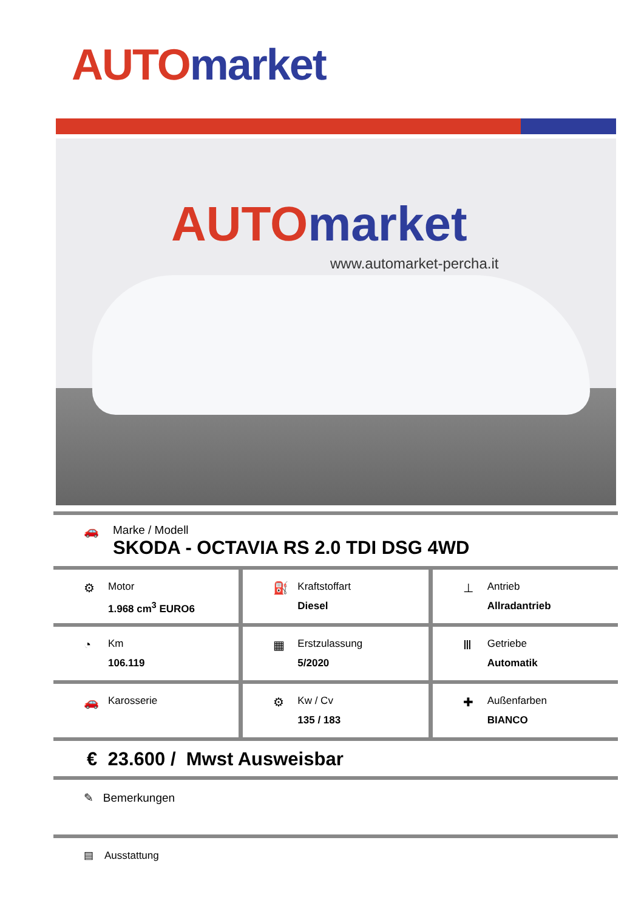AUTO market
AUTO market
www.automarket-percha.it
🚗 Marke / Modell
SKODA - OCTAVIA RS 2.0 TDI DSG 4WD
⚙
Motor
1.968 cm<sup>3</sup> EURO6
⛽
Kraftstoffart
Diesel
⊥
Antrieb
Allradantrieb
◔
Km
106.119
▦
Erstzulassung
5/2020
Ⅲ
Getriebe
Automatik
🚗
Karosserie
⚙
Kw / Cv
135 / 183
✚
Außenfarben
BIANCO
€ 23.600 / Mwst Ausweisbar
✎ Bemerkungen
▤ Ausstattung